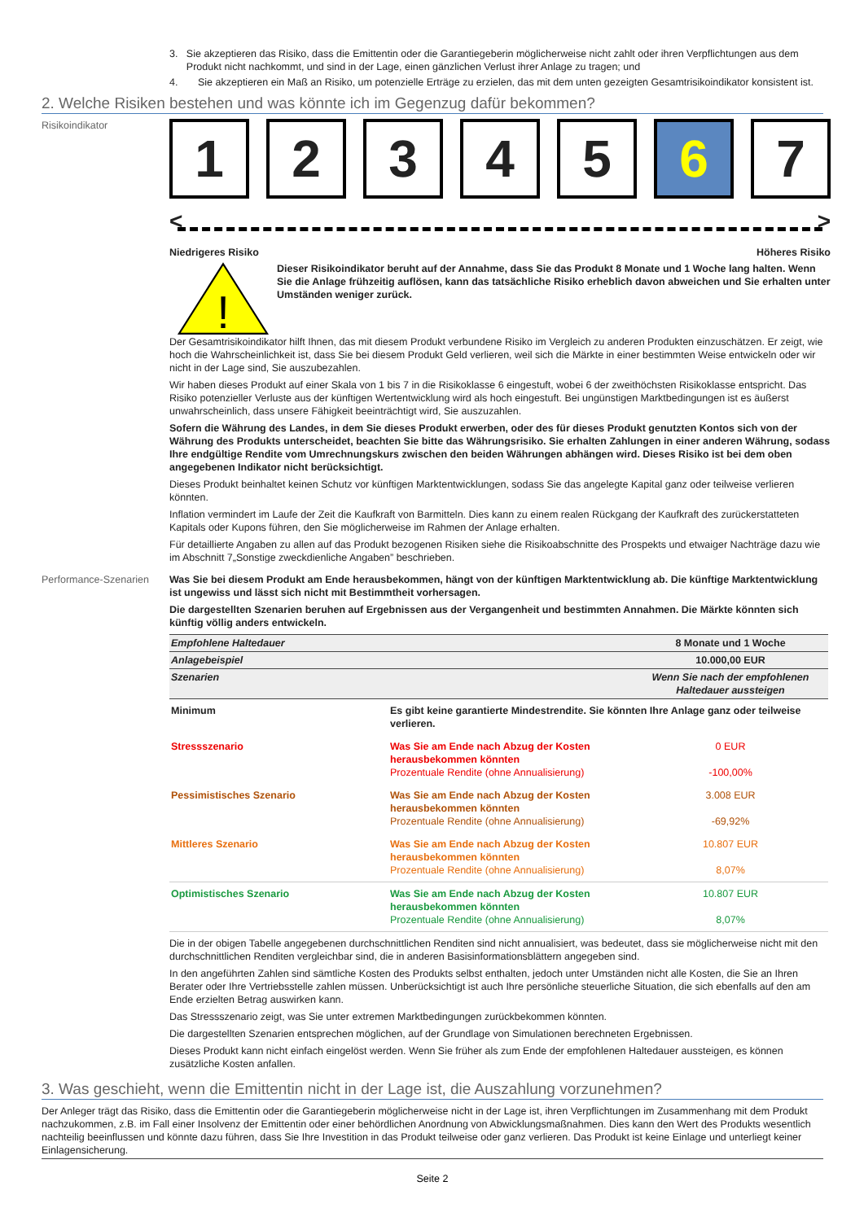3. Sie akzeptieren das Risiko, dass die Emittentin oder die Garantiegeberin möglicherweise nicht zahlt oder ihren Verpflichtungen aus dem Produkt nicht nachkommt, und sind in der Lage, einen gänzlichen Verlust ihrer Anlage zu tragen; und
4. Sie akzeptieren ein Maß an Risiko, um potenzielle Erträge zu erzielen, das mit dem unten gezeigten Gesamtrisikoindikator konsistent ist.
2. Welche Risiken bestehen und was könnte ich im Gegenzug dafür bekommen?
Risikoindikator
1 2 3 4 5 6 7
< >
Niedrigeres Risiko Höheres Risiko
!
Dieser Risikoindikator beruht auf der Annahme, dass Sie das Produkt 8 Monate und 1 Woche lang halten. Wenn Sie die Anlage frühzeitig auflösen, kann das tatsächliche Risiko erheblich davon abweichen und Sie erhalten unter Umständen weniger zurück.
Der Gesamtrisikoindikator hilft Ihnen, das mit diesem Produkt verbundene Risiko im Vergleich zu anderen Produkten einzuschätzen. Er zeigt, wie hoch die Wahrscheinlichkeit ist, dass Sie bei diesem Produkt Geld verlieren, weil sich die Märkte in einer bestimmten Weise entwickeln oder wir nicht in der Lage sind, Sie auszubezahlen.
Wir haben dieses Produkt auf einer Skala von 1 bis 7 in die Risikoklasse 6 eingestuft, wobei 6 der zweithöchsten Risikoklasse entspricht. Das Risiko potenzieller Verluste aus der künftigen Wertentwicklung wird als hoch eingestuft. Bei ungünstigen Marktbedingungen ist es äußerst unwahrscheinlich, dass unsere Fähigkeit beeinträchtigt wird, Sie auszuzahlen.
Sofern die Währung des Landes, in dem Sie dieses Produkt erwerben, oder des für dieses Produkt genutzten Kontos sich von der Währung des Produkts unterscheidet, beachten Sie bitte das Währungsrisiko. Sie erhalten Zahlungen in einer anderen Währung, sodass Ihre endgültige Rendite vom Umrechnungskurs zwischen den beiden Währungen abhängen wird. Dieses Risiko ist bei dem oben angegebenen Indikator nicht berücksichtigt.
Dieses Produkt beinhaltet keinen Schutz vor künftigen Marktentwicklungen, sodass Sie das angelegte Kapital ganz oder teilweise verlieren könnten.
Inflation vermindert im Laufe der Zeit die Kaufkraft von Barmitteln. Dies kann zu einem realen Rückgang der Kaufkraft des zurückerstatteten Kapitals oder Kupons führen, den Sie möglicherweise im Rahmen der Anlage erhalten.
Für detaillierte Angaben zu allen auf das Produkt bezogenen Risiken siehe die Risikoabschnitte des Prospekts und etwaiger Nachträge dazu wie im Abschnitt 7„Sonstige zweckdienliche Angaben” beschrieben.
Performance-Szenarien
Was Sie bei diesem Produkt am Ende herausbekommen, hängt von der künftigen Marktentwicklung ab. Die künftige Marktentwicklung ist ungewiss und lässt sich nicht mit Bestimmtheit vorhersagen.
Die dargestellten Szenarien beruhen auf Ergebnissen aus der Vergangenheit und bestimmten Annahmen. Die Märkte könnten sich künftig völlig anders entwickeln.
| Empfohlene Haltedauer | | 8 Monate und 1 Woche |
| Anlagebeispiel | | 10.000,00 EUR |
| Szenarien | | Wenn Sie nach der empfohlenen Haltedauer aussteigen |
| Minimum | Es gibt keine garantierte Mindestrendite. Sie könnten Ihre Anlage ganz oder teilweise verlieren. | |
| Stressszenario | Was Sie am Ende nach Abzug der Kosten herausbekommen könnten Prozentuale Rendite (ohne Annualisierung) | 0 EUR -100,00% |
| Pessimistisches Szenario | Was Sie am Ende nach Abzug der Kosten herausbekommen könnten Prozentuale Rendite (ohne Annualisierung) | 3.008 EUR -69,92% |
| Mittleres Szenario | Was Sie am Ende nach Abzug der Kosten herausbekommen könnten Prozentuale Rendite (ohne Annualisierung) | 10.807 EUR 8,07% |
| Optimistisches Szenario | Was Sie am Ende nach Abzug der Kosten herausbekommen könnten Prozentuale Rendite (ohne Annualisierung) | 10.807 EUR 8,07% |
Die in der obigen Tabelle angegebenen durchschnittlichen Renditen sind nicht annualisiert, was bedeutet, dass sie möglicherweise nicht mit den durchschnittlichen Renditen vergleichbar sind, die in anderen Basisinformationsblättern angegeben sind.
In den angeführten Zahlen sind sämtliche Kosten des Produkts selbst enthalten, jedoch unter Umständen nicht alle Kosten, die Sie an Ihren Berater oder Ihre Vertriebsstelle zahlen müssen. Unberücksichtigt ist auch Ihre persönliche steuerliche Situation, die sich ebenfalls auf den am Ende erzielten Betrag auswirken kann.
Das Stressszenario zeigt, was Sie unter extremen Marktbedingungen zurückbekommen könnten.
Die dargestellten Szenarien entsprechen möglichen, auf der Grundlage von Simulationen berechneten Ergebnissen.
Dieses Produkt kann nicht einfach eingelöst werden. Wenn Sie früher als zum Ende der empfohlenen Haltedauer aussteigen, es können zusätzliche Kosten anfallen.
3. Was geschieht, wenn die Emittentin nicht in der Lage ist, die Auszahlung vorzunehmen?
Der Anleger trägt das Risiko, dass die Emittentin oder die Garantiegeberin möglicherweise nicht in der Lage ist, ihren Verpflichtungen im Zusammenhang mit dem Produkt nachzukommen, z.B. im Fall einer Insolvenz der Emittentin oder einer behördlichen Anordnung von Abwicklungsmaßnahmen. Dies kann den Wert des Produkts wesentlich nachteilig beeinflussen und könnte dazu führen, dass Sie Ihre Investition in das Produkt teilweise oder ganz verlieren. Das Produkt ist keine Einlage und unterliegt keiner Einlagensicherung.
Seite 2